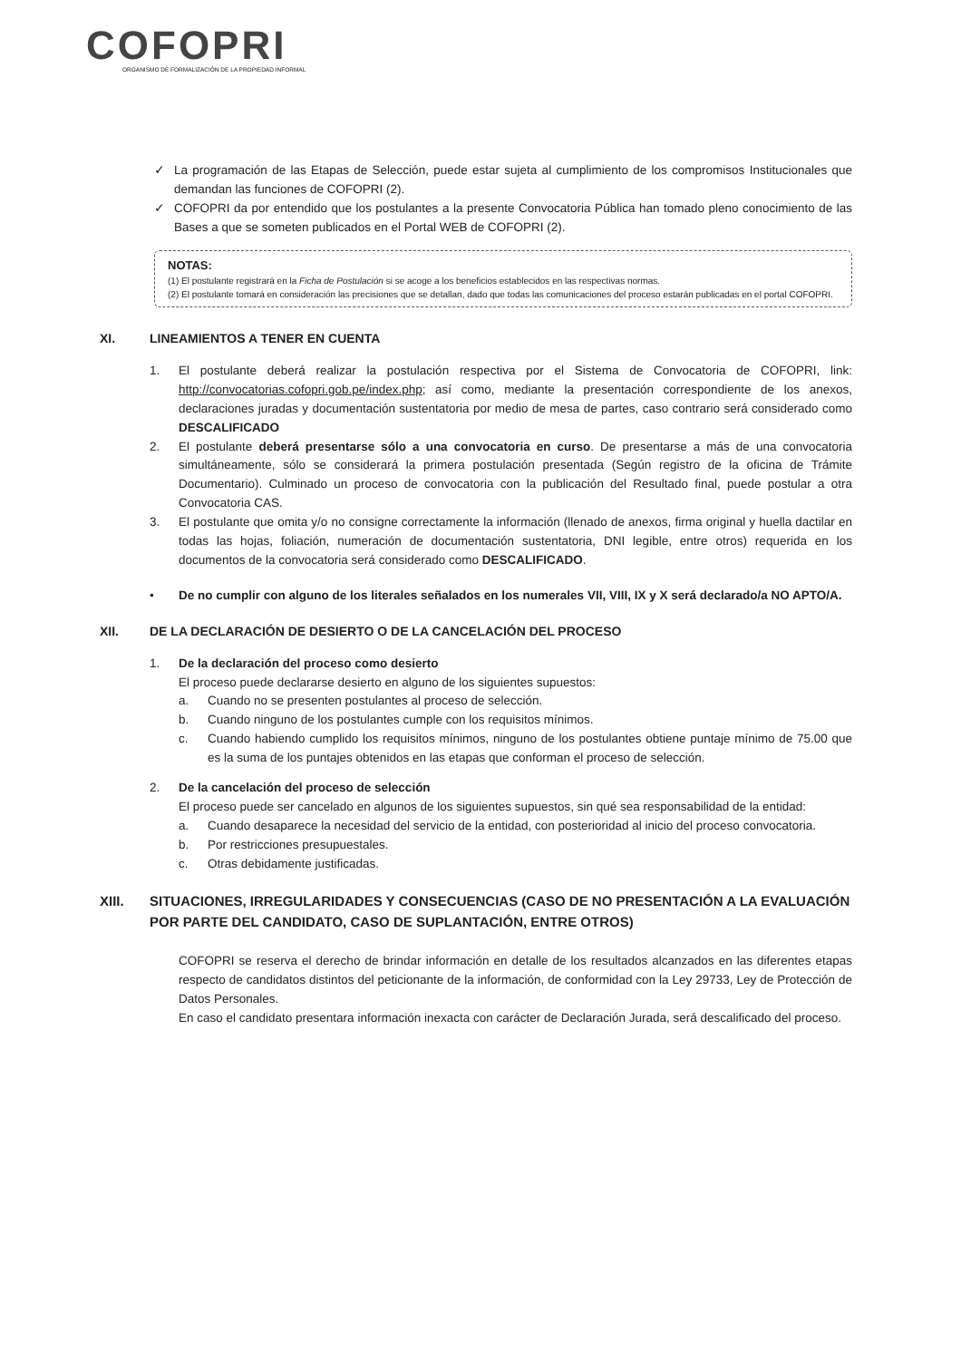COFOPRI
ORGANISMO DE FORMALIZACIÓN DE LA PROPIEDAD INFORMAL
✓ La programación de las Etapas de Selección, puede estar sujeta al cumplimiento de los compromisos Institucionales que demandan las funciones de COFOPRI (2).
✓ COFOPRI da por entendido que los postulantes a la presente Convocatoria Pública han tomado pleno conocimiento de las Bases a que se someten publicados en el Portal WEB de COFOPRI (2).
NOTAS:
(1) El postulante registrará en la Ficha de Postulación si se acoge a los beneficios establecidos en las respectivas normas.
(2) El postulante tomará en consideración las precisiones que se detallan, dado que todas las comunicaciones del proceso estarán publicadas en el portal COFOPRI.
XI. LINEAMIENTOS A TENER EN CUENTA
1. El postulante deberá realizar la postulación respectiva por el Sistema de Convocatoria de COFOPRI, link: http://convocatorias.cofopri.gob.pe/index.php; así como, mediante la presentación correspondiente de los anexos, declaraciones juradas y documentación sustentatoria por medio de mesa de partes, caso contrario será considerado como DESCALIFICADO
2. El postulante deberá presentarse sólo a una convocatoria en curso. De presentarse a más de una convocatoria simultáneamente, sólo se considerará la primera postulación presentada (Según registro de la oficina de Trámite Documentario). Culminado un proceso de convocatoria con la publicación del Resultado final, puede postular a otra Convocatoria CAS.
3. El postulante que omita y/o no consigne correctamente la información (llenado de anexos, firma original y huella dactilar en todas las hojas, foliación, numeración de documentación sustentatoria, DNI legible, entre otros) requerida en los documentos de la convocatoria será considerado como DESCALIFICADO.
• De no cumplir con alguno de los literales señalados en los numerales VII, VIII, IX y X será declarado/a NO APTO/A.
XII. DE LA DECLARACIÓN DE DESIERTO O DE LA CANCELACIÓN DEL PROCESO
1. De la declaración del proceso como desierto
El proceso puede declararse desierto en alguno de los siguientes supuestos:
a. Cuando no se presenten postulantes al proceso de selección.
b. Cuando ninguno de los postulantes cumple con los requisitos mínimos.
c. Cuando habiendo cumplido los requisitos mínimos, ninguno de los postulantes obtiene puntaje mínimo de 75.00 que es la suma de los puntajes obtenidos en las etapas que conforman el proceso de selección.
2. De la cancelación del proceso de selección
El proceso puede ser cancelado en algunos de los siguientes supuestos, sin qué sea responsabilidad de la entidad:
a. Cuando desaparece la necesidad del servicio de la entidad, con posterioridad al inicio del proceso convocatoria.
b. Por restricciones presupuestales.
c. Otras debidamente justificadas.
XIII. SITUACIONES, IRREGULARIDADES Y CONSECUENCIAS (CASO DE NO PRESENTACIÓN A LA EVALUACIÓN POR PARTE DEL CANDIDATO, CASO DE SUPLANTACIÓN, ENTRE OTROS)
COFOPRI se reserva el derecho de brindar información en detalle de los resultados alcanzados en las diferentes etapas respecto de candidatos distintos del peticionante de la información, de conformidad con la Ley 29733, Ley de Protección de Datos Personales.
En caso el candidato presentara información inexacta con carácter de Declaración Jurada, será descalificado del proceso.